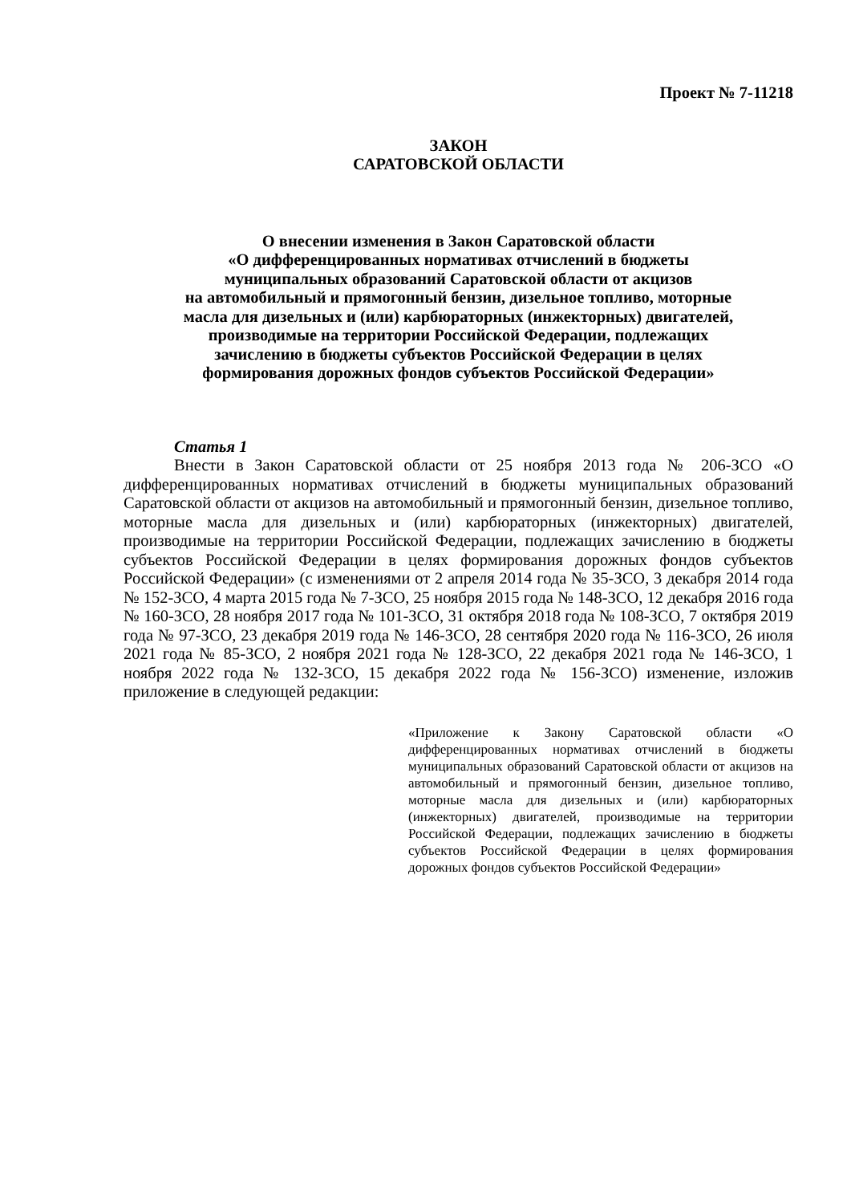Проект № 7-11218
ЗАКОН
САРАТОВСКОЙ ОБЛАСТИ
О внесении изменения в Закон Саратовской области
«О дифференцированных нормативах отчислений в бюджеты
муниципальных образований Саратовской области от акцизов
на автомобильный и прямогонный бензин, дизельное топливо, моторные
масла для дизельных и (или) карбюраторных (инжекторных) двигателей,
производимые на территории Российской Федерации, подлежащих
зачислению в бюджеты субъектов Российской Федерации в целях
формирования дорожных фондов субъектов Российской Федерации»
Статья 1
Внести в Закон Саратовской области от 25 ноября 2013 года № 206-ЗСО «О дифференцированных нормативах отчислений в бюджеты муниципальных образований Саратовской области от акцизов на автомобильный и прямогонный бензин, дизельное топливо, моторные масла для дизельных и (или) карбюраторных (инжекторных) двигателей, производимые на территории Российской Федерации, подлежащих зачислению в бюджеты субъектов Российской Федерации в целях формирования дорожных фондов субъектов Российской Федерации» (с изменениями от 2 апреля 2014 года № 35-ЗСО, 3 декабря 2014 года № 152-ЗСО, 4 марта 2015 года № 7-ЗСО, 25 ноября 2015 года № 148-ЗСО, 12 декабря 2016 года № 160-ЗСО, 28 ноября 2017 года № 101-ЗСО, 31 октября 2018 года № 108-ЗСО, 7 октября 2019 года № 97-ЗСО, 23 декабря 2019 года № 146-ЗСО, 28 сентября 2020 года № 116-ЗСО, 26 июля 2021 года № 85-ЗСО, 2 ноября 2021 года № 128-ЗСО, 22 декабря 2021 года № 146-ЗСО, 1 ноября 2022 года № 132-ЗСО, 15 декабря 2022 года № 156-ЗСО) изменение, изложив приложение в следующей редакции:
«Приложение к Закону Саратовской области «О дифференцированных нормативах отчислений в бюджеты муниципальных образований Саратовской области от акцизов на автомобильный и прямогонный бензин, дизельное топливо, моторные масла для дизельных и (или) карбюраторных (инжекторных) двигателей, производимые на территории Российской Федерации, подлежащих зачислению в бюджеты субъектов Российской Федерации в целях формирования дорожных фондов субъектов Российской Федерации»